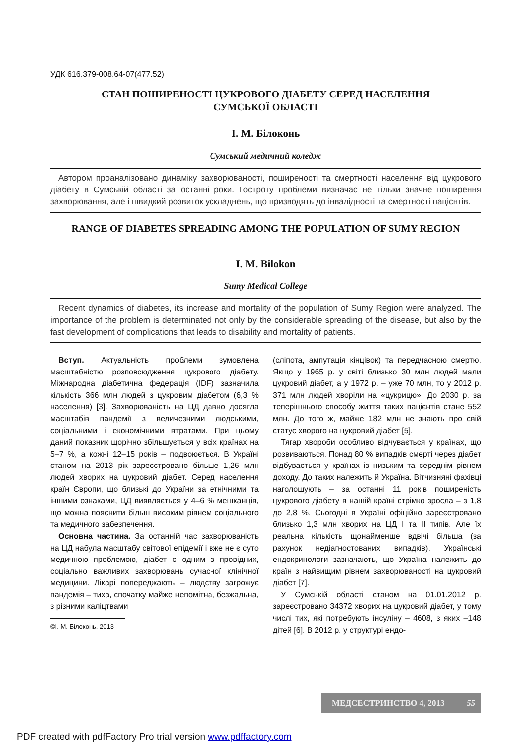УДК 616.379-008.64-07(477.52)
СТАН ПОШИРЕНОСТІ ЦУКРОВОГО ДІАБЕТУ СЕРЕД НАСЕЛЕННЯ
СУМСЬКОЇ ОБЛАСТІ
І. М. Білоконь
Сумський медичний коледж
Автором проаналізовано динаміку захворюваності, поширеності та смертності населення від цукрового діабету в Сумській області за останні роки. Гостроту проблеми визначає не тільки значне поширення захворювання, але і швидкий розвиток ускладнень, що призводять до інвалідності та смертності пацієнтів.
RANGE OF DIABETES SPREADING AMONG THE POPULATION OF SUMY REGION
I. M. Bilokon
Sumy Medical College
Recent dynamics of diabetes, its increase and mortality of the population of Sumy Region were analyzed. The importance of the problem is determinated not only by the considerable spreading of the disease, but also by the fast development of complications that leads to disability and mortality of patients.
Вступ. Актуальність проблеми зумовлена масштабністю розповсюдження цукрового діабету. Міжнародна діабетична федерація (IDF) зазначила кількість 366 млн людей з цукровим діабетом (6,3 % населення) [3]. Захворюваність на ЦД давно досягла масштабів пандемії з величезними людськими, соціальними і економічними втратами. При цьому даний показник щорічно збільшується у всіх країнах на 5–7 %, а кожні 12–15 років – подвоюється. В Україні станом на 2013 рік зареєстровано більше 1,26 млн людей хворих на цукровий діабет. Серед населення країн Європи, що близькі до України за етнічними та іншими ознаками, ЦД виявляється у 4–6 % мешканців, що можна пояснити більш високим рівнем соціального та медичного забезпечення.
Основна частина. За останній час захворюваність на ЦД набула масштабу світової епідемії і вже не є суто медичною проблемою, діабет є одним з провідних, соціально важливих захворювань сучасної клінічної медицини. Лікарі попереджають – людству загрожує пандемія – тиха, спочатку майже непомітна, безжальна, з різними каліцтвами
©І. М. Білоконь, 2013
(сліпота, ампутація кінцівок) та передчасною смертю. Якщо у 1965 р. у світі близько 30 млн людей мали цукровий діабет, а у 1972 р. – уже 70 млн, то у 2012 р. 371 млн людей хворіли на «цукрицю». До 2030 р. за теперішнього способу життя таких пацієнтів стане 552 млн. До того ж, майже 182 млн не знають про свій статус хворого на цукровий діабет [5].
Тягар хвороби особливо відчувається у країнах, що розвиваються. Понад 80 % випадків смерті через діабет відбувається у країнах із низьким та середнім рівнем доходу. До таких належить й Україна. Вітчизняні фахівці наголошують – за останні 11 років поширеність цукрового діабету в нашій країні стрімко зросла – з 1,8 до 2,8 %. Сьогодні в Україні офіційно зареєстровано близько 1,3 млн хворих на ЦД I та II типів. Але їх реальна кількість щонайменше вдвічі більша (за рахунок недіагностованих випадків). Українські ендокринологи зазначають, що Україна належить до країн з найвищим рівнем захворюваності на цукровий діабет [7].
У Сумській області станом на 01.01.2012 р. зареєстровано 34372 хворих на цукровий діабет, у тому числі тих, які потребують інсуліну – 4608, з яких –148 дітей [6]. В 2012 р. у структурі ендо-
МЕДСЕСТРИНСТВО 4, 2013 55
PDF created with pdfFactory Pro trial version www.pdffactory.com